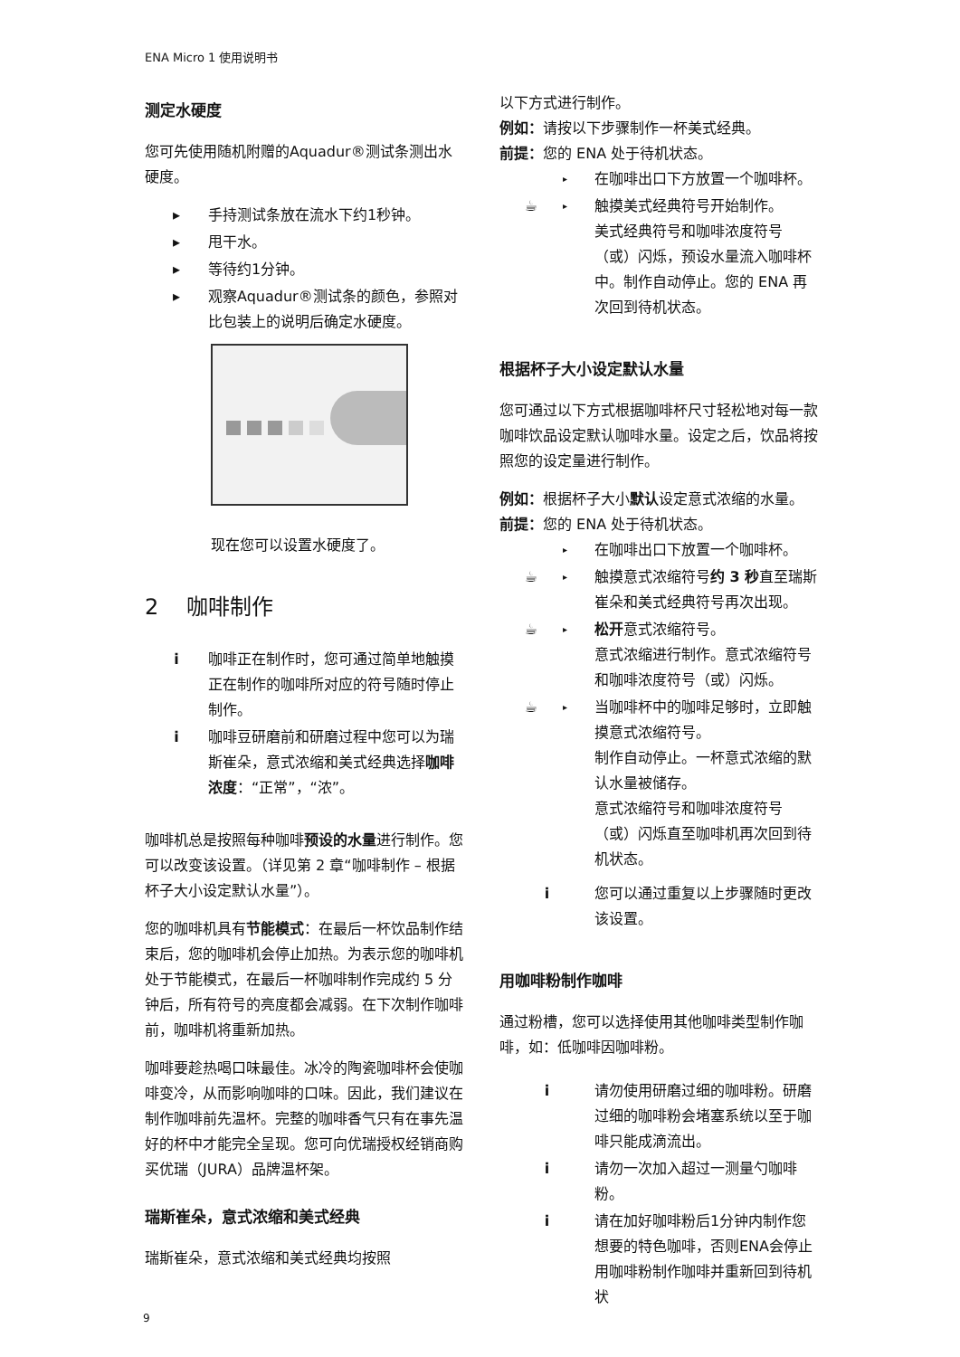ENA Micro 1 使用说明书
测定水硬度
您可先使用随机附赠的Aquadur®测试条测出水硬度。
▸ 手持测试条放在流水下约1秒钟。
▸ 甩干水。
▸ 等待约1分钟。
▸ 观察Aquadur®测试条的颜色，参照对比包装上的说明后确定水硬度。
现在您可以设置水硬度了。
2 咖啡制作
i 咖啡正在制作时，您可通过简单地触摸正在制作的咖啡所对应的符号随时停止制作。
i 咖啡豆研磨前和研磨过程中您可以为瑞斯崔朵，意式浓缩和美式经典选择咖啡浓度：“正常”，“浓”。
咖啡机总是按照每种咖啡预设的水量进行制作。您可以改变该设置。（详见第 2 章“咖啡制作 – 根据杯子大小设定默认水量”）。
您的咖啡机具有节能模式：在最后一杯饮品制作结束后，您的咖啡机会停止加热。为表示您的咖啡机处于节能模式，在最后一杯咖啡制作完成约 5 分钟后，所有符号的亮度都会减弱。在下次制作咖啡前，咖啡机将重新加热。
咖啡要趁热喝口味最佳。冰冷的陶瓷咖啡杯会使咖啡变冷，从而影响咖啡的口味。因此，我们建议在制作咖啡前先温杯。完整的咖啡香气只有在事先温好的杯中才能完全呈现。您可向优瑞授权经销商购买优瑞（JURA）品牌温杯架。
瑞斯崔朵，意式浓缩和美式经典
瑞斯崔朵，意式浓缩和美式经典均按照
以下方式进行制作。
例如：请按以下步骤制作一杯美式经典。
前提：您的 ENA 处于待机状态。
▸ 在咖啡出口下方放置一个咖啡杯。
☕ ▸ 触摸美式经典符号开始制作。
美式经典符号和咖啡浓度符号（或）闪烁，预设水量流入咖啡杯中。制作自动停止。您的 ENA 再次回到待机状态。
根据杯子大小设定默认水量
您可通过以下方式根据咖啡杯尺寸轻松地对每一款咖啡饮品设定默认咖啡水量。设定之后，饮品将按照您的设定量进行制作。
例如：根据杯子大小默认设定意式浓缩的水量。
前提：您的 ENA 处于待机状态。
▸ 在咖啡出口下放置一个咖啡杯。
☕ ▸ 触摸意式浓缩符号约 3 秒直至瑞斯崔朵和美式经典符号再次出现。
☕ ▸ 松开意式浓缩符号。
意式浓缩进行制作。意式浓缩符号和咖啡浓度符号（或）闪烁。
☕ ▸ 当咖啡杯中的咖啡足够时，立即触摸意式浓缩符号。
制作自动停止。一杯意式浓缩的默认水量被储存。
意式浓缩符号和咖啡浓度符号（或）闪烁直至咖啡机再次回到待机状态。
i 您可以通过重复以上步骤随时更改该设置。
用咖啡粉制作咖啡
通过粉槽，您可以选择使用其他咖啡类型制作咖啡，如：低咖啡因咖啡粉。
i 请勿使用研磨过细的咖啡粉。研磨过细的咖啡粉会堵塞系统以至于咖啡只能成滴流出。
i 请勿一次加入超过一测量勺咖啡粉。
i 请在加好咖啡粉后1分钟内制作您想要的特色咖啡，否则ENA会停止用咖啡粉制作咖啡并重新回到待机状
9